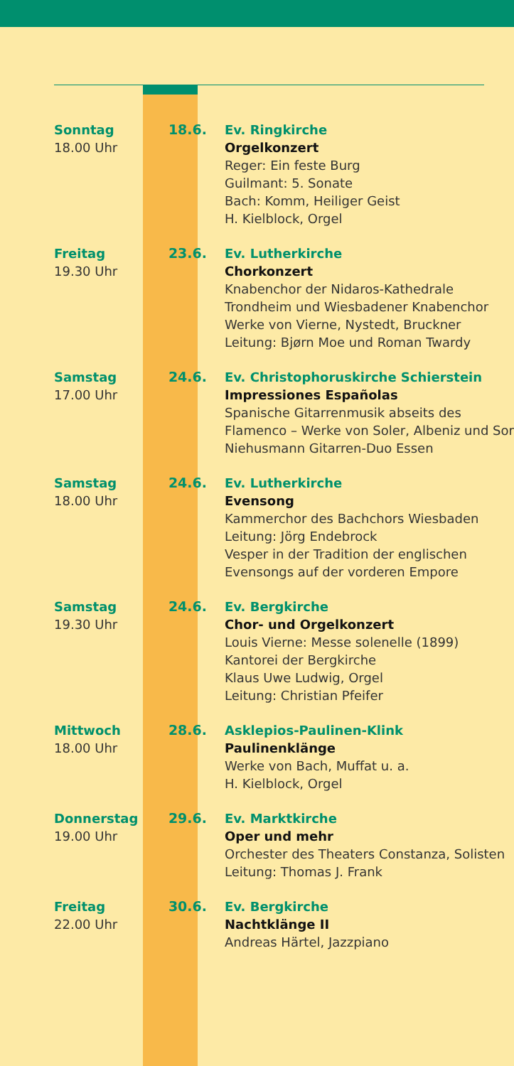Sonntag
18.00 Uhr
18.6. Ev. Ringkirche
Orgelkonzert
Reger: Ein feste Burg
Guilmant: 5. Sonate
Bach: Komm, Heiliger Geist
H. Kielblock, Orgel
Freitag
19.30 Uhr
23.6. Ev. Lutherkirche
Chorkonzert
Knabenchor der Nidaros-Kathedrale
Trondheim und Wiesbadener Knabenchor
Werke von Vierne, Nystedt, Bruckner
Leitung: Bjørn Moe und Roman Twardy
Samstag
17.00 Uhr
24.6. Ev. Christophoruskirche Schierstein
Impressiones Españolas
Spanische Gitarrenmusik abseits des
Flamenco – Werke von Soler, Albeniz und Sor
Niehusmann Gitarren-Duo Essen
Samstag
18.00 Uhr
24.6. Ev. Lutherkirche
Evensong
Kammerchor des Bachchors Wiesbaden
Leitung: Jörg Endebrock
Vesper in der Tradition der englischen
Evensongs auf der vorderen Empore
Samstag
19.30 Uhr
24.6. Ev. Bergkirche
Chor- und Orgelkonzert
Louis Vierne: Messe solenelle (1899)
Kantorei der Bergkirche
Klaus Uwe Ludwig, Orgel
Leitung: Christian Pfeifer
Mittwoch
18.00 Uhr
28.6. Asklepios-Paulinen-Klink
Paulinenklänge
Werke von Bach, Muffat u. a.
H. Kielblock, Orgel
Donnerstag
19.00 Uhr
29.6. Ev. Marktkirche
Oper und mehr
Orchester des Theaters Constanza, Solisten
Leitung: Thomas J. Frank
Freitag
22.00 Uhr
30.6. Ev. Bergkirche
Nachtklänge II
Andreas Härtel, Jazzpiano